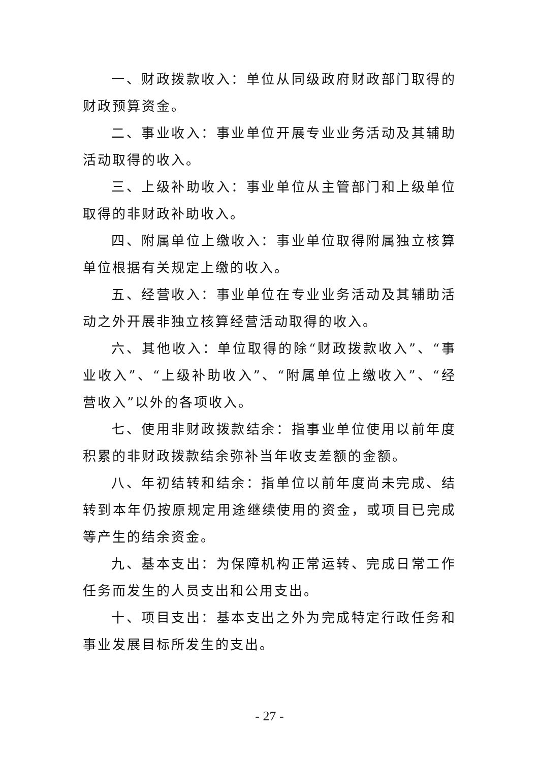一、财政拨款收入：单位从同级政府财政部门取得的财政预算资金。
二、事业收入：事业单位开展专业业务活动及其辅助活动取得的收入。
三、上级补助收入：事业单位从主管部门和上级单位取得的非财政补助收入。
四、附属单位上缴收入：事业单位取得附属独立核算单位根据有关规定上缴的收入。
五、经营收入：事业单位在专业业务活动及其辅助活动之外开展非独立核算经营活动取得的收入。
六、其他收入：单位取得的除“财政拨款收入”、“事业收入”、“上级补助收入”、“附属单位上缴收入”、“经营收入”以外的各项收入。
七、使用非财政拨款结余：指事业单位使用以前年度积累的非财政拨款结余弥补当年收支差额的金额。
八、年初结转和结余：指单位以前年度尚未完成、结转到本年仍按原规定用途继续使用的资金，或项目已完成等产生的结余资金。
九、基本支出：为保障机构正常运转、完成日常工作任务而发生的人员支出和公用支出。
十、项目支出：基本支出之外为完成特定行政任务和事业发展目标所发生的支出。
- 27 -